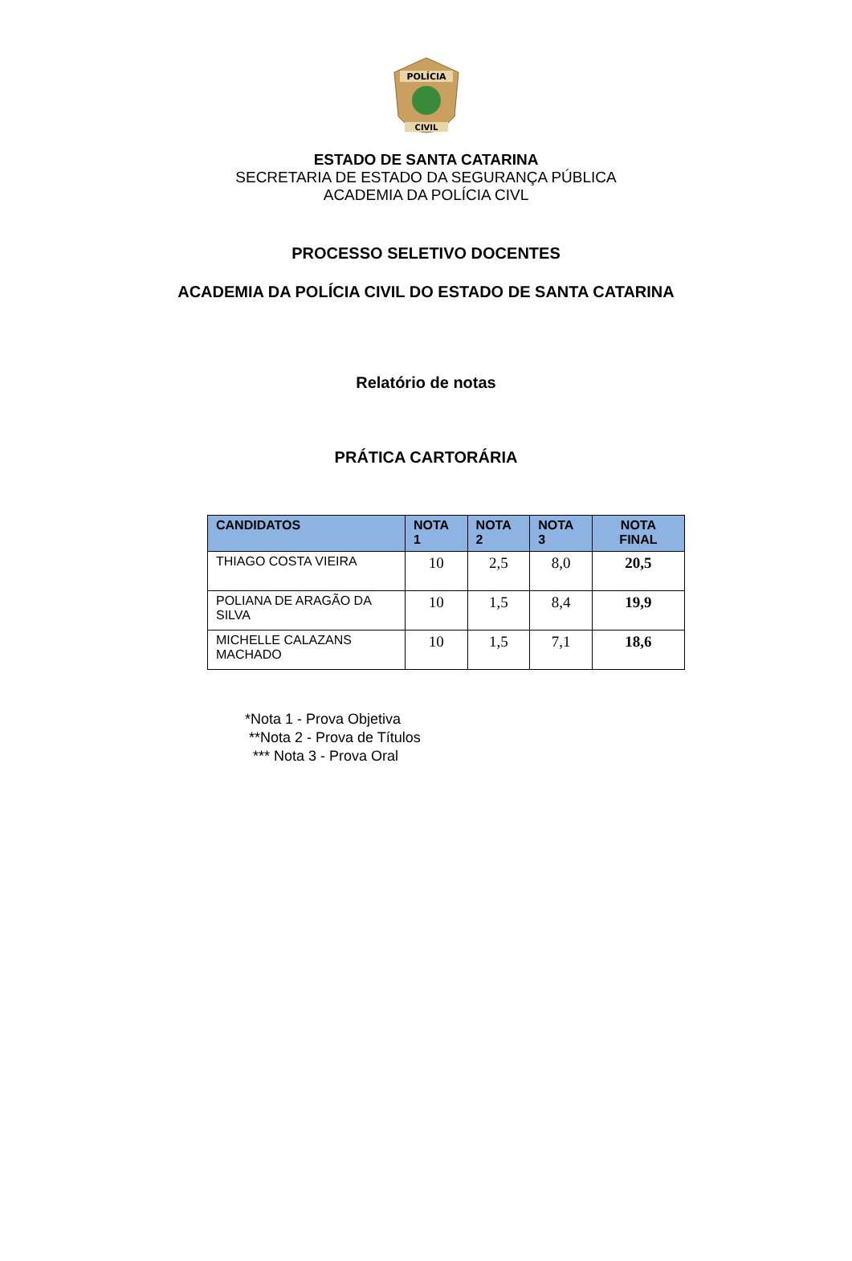POLÍCIA
CIVIL
ESTADO DE SANTA CATARINA
SECRETARIA DE ESTADO DA SEGURANÇA PÚBLICA
ACADEMIA DA POLÍCIA CIVL
PROCESSO SELETIVO DOCENTES
ACADEMIA DA POLÍCIA CIVIL DO ESTADO DE SANTA CATARINA
Relatório de notas
PRÁTICA CARTORÁRIA
| CANDIDATOS | NOTA 1 | NOTA 2 | NOTA 3 | NOTA FINAL |
| --- | --- | --- | --- | --- |
| THIAGO COSTA VIEIRA | 10 | 2,5 | 8,0 | 20,5 |
| POLIANA DE ARAGÃO DA SILVA | 10 | 1,5 | 8,4 | 19,9 |
| MICHELLE CALAZANS MACHADO | 10 | 1,5 | 7,1 | 18,6 |
*Nota 1 - Prova Objetiva
**Nota 2 - Prova de Títulos
*** Nota 3 - Prova Oral